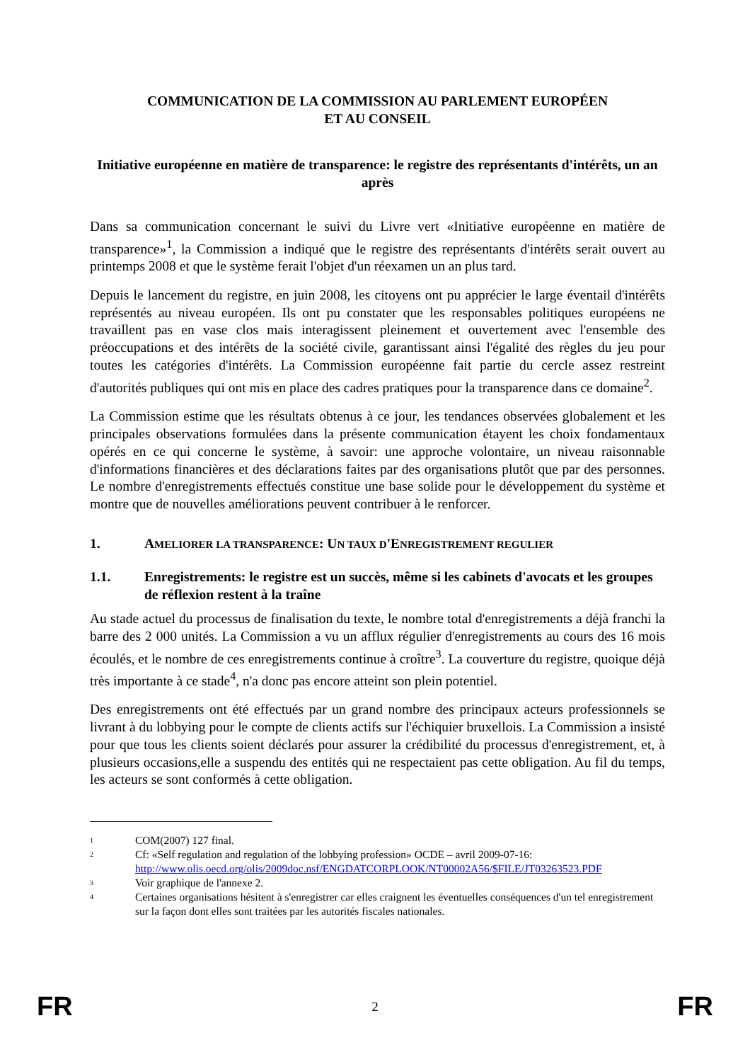COMMUNICATION DE LA COMMISSION AU PARLEMENT EUROPÉEN
ET AU CONSEIL
Initiative européenne en matière de transparence: le registre des représentants d'intérêts, un an après
Dans sa communication concernant le suivi du Livre vert «Initiative européenne en matière de transparence»<sup>1</sup>, la Commission a indiqué que le registre des représentants d'intérêts serait ouvert au printemps 2008 et que le système ferait l'objet d'un réexamen un an plus tard.
Depuis le lancement du registre, en juin 2008, les citoyens ont pu apprécier le large éventail d'intérêts représentés au niveau européen. Ils ont pu constater que les responsables politiques européens ne travaillent pas en vase clos mais interagissent pleinement et ouvertement avec l'ensemble des préoccupations et des intérêts de la société civile, garantissant ainsi l'égalité des règles du jeu pour toutes les catégories d'intérêts. La Commission européenne fait partie du cercle assez restreint d'autorités publiques qui ont mis en place des cadres pratiques pour la transparence dans ce domaine<sup>2</sup>.
La Commission estime que les résultats obtenus à ce jour, les tendances observées globalement et les principales observations formulées dans la présente communication étayent les choix fondamentaux opérés en ce qui concerne le système, à savoir: une approche volontaire, un niveau raisonnable d'informations financières et des déclarations faites par des organisations plutôt que par des personnes. Le nombre d'enregistrements effectués constitue une base solide pour le développement du système et montre que de nouvelles améliorations peuvent contribuer à le renforcer.
1. AMELIORER LA TRANSPARENCE: UN TAUX D'ENREGISTREMENT REGULIER
1.1. Enregistrements: le registre est un succès, même si les cabinets d'avocats et les groupes de réflexion restent à la traîne
Au stade actuel du processus de finalisation du texte, le nombre total d'enregistrements a déjà franchi la barre des 2 000 unités. La Commission a vu un afflux régulier d'enregistrements au cours des 16 mois écoulés, et le nombre de ces enregistrements continue à croître<sup>3</sup>. La couverture du registre, quoique déjà très importante à ce stade<sup>4</sup>, n'a donc pas encore atteint son plein potentiel.
Des enregistrements ont été effectués par un grand nombre des principaux acteurs professionnels se livrant à du lobbying pour le compte de clients actifs sur l'échiquier bruxellois. La Commission a insisté pour que tous les clients soient déclarés pour assurer la crédibilité du processus d'enregistrement, et, à plusieurs occasions,elle a suspendu des entités qui ne respectaient pas cette obligation. Au fil du temps, les acteurs se sont conformés à cette obligation.
<sup>1</sup> COM(2007) 127 final.
<sup>2</sup> Cf: «Self regulation and regulation of the lobbying profession» OCDE – avril 2009-07-16: http://www.olis.oecd.org/olis/2009doc.nsf/ENGDATCORPLOOK/NT00002A56/$FILE/JT03263523.PDF
<sup>3</sup> Voir graphique de l'annexe 2.
<sup>4</sup> Certaines organisations hésitent à s'enregistrer car elles craignent les éventuelles conséquences d'un tel enregistrement sur la façon dont elles sont traitées par les autorités fiscales nationales.
FR 2 FR